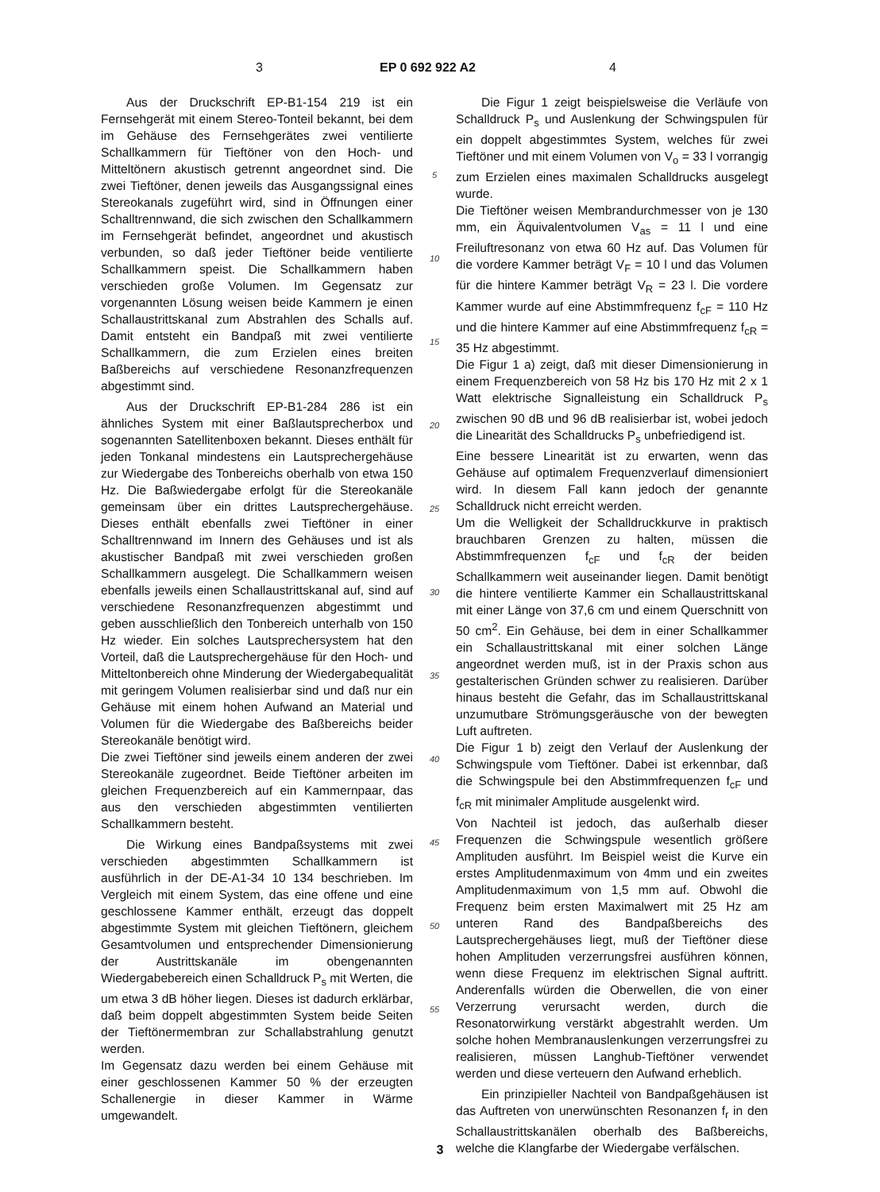3 EP 0 692 922 A2 4
Aus der Druckschrift EP-B1-154 219 ist ein Fernsehgerät mit einem Stereo-Tonteil bekannt, bei dem im Gehäuse des Fernsehgerätes zwei ventilierte Schallkammern für Tieftöner von den Hoch- und Mitteltönern akustisch getrennt angeordnet sind. Die zwei Tieftöner, denen jeweils das Ausgangssignal eines Stereokanals zugeführt wird, sind in Öffnungen einer Schalltrennwand, die sich zwischen den Schallkammern im Fernsehgerät befindet, angeordnet und akustisch verbunden, so daß jeder Tieftöner beide ventilierte Schallkammern speist. Die Schallkammern haben verschieden große Volumen. Im Gegensatz zur vorgenannten Lösung weisen beide Kammern je einen Schallaustrittskanal zum Abstrahlen des Schalls auf. Damit entsteht ein Bandpaß mit zwei ventilierte Schallkammern, die zum Erzielen eines breiten Baßbereichs auf verschiedene Resonanzfrequenzen abgestimmt sind.
Aus der Druckschrift EP-B1-284 286 ist ein ähnliches System mit einer Baßlautsprecherbox und sogenannten Satellitenboxen bekannt. Dieses enthält für jeden Tonkanal mindestens ein Lautsprechergehäuse zur Wiedergabe des Tonbereichs oberhalb von etwa 150 Hz. Die Baßwiedergabe erfolgt für die Stereokanäle gemeinsam über ein drittes Lautsprechergehäuse. Dieses enthält ebenfalls zwei Tieftöner in einer Schalltrennwand im Innern des Gehäuses und ist als akustischer Bandpaß mit zwei verschieden großen Schallkammern ausgelegt. Die Schallkammern weisen ebenfalls jeweils einen Schallaustrittskanal auf, sind auf verschiedene Resonanzfrequenzen abgestimmt und geben ausschließlich den Tonbereich unterhalb von 150 Hz wieder. Ein solches Lautsprechersystem hat den Vorteil, daß die Lautsprechergehäuse für den Hoch- und Mitteltonbereich ohne Minderung der Wiedergabequalität mit geringem Volumen realisierbar sind und daß nur ein Gehäuse mit einem hohen Aufwand an Material und Volumen für die Wiedergabe des Baßbereichs beider Stereokanäle benötigt wird.
Die zwei Tieftöner sind jeweils einem anderen der zwei Stereokanäle zugeordnet. Beide Tieftöner arbeiten im gleichen Frequenzbereich auf ein Kammernpaar, das aus den verschieden abgestimmten ventilierten Schallkammern besteht.
Die Wirkung eines Bandpaßsystems mit zwei verschieden abgestimmten Schallkammern ist ausführlich in der DE-A1-34 10 134 beschrieben. Im Vergleich mit einem System, das eine offene und eine geschlossene Kammer enthält, erzeugt das doppelt abgestimmte System mit gleichen Tieftönern, gleichem Gesamtvolumen und entsprechender Dimensionierung der Austrittskanäle im obengenannten Wiedergabebereich einen Schalldruck P<sub>s</sub> mit Werten, die um etwa 3 dB höher liegen. Dieses ist dadurch erklärbar, daß beim doppelt abgestimmten System beide Seiten der Tieftönermembran zur Schallabstrahlung genutzt werden.
Im Gegensatz dazu werden bei einem Gehäuse mit einer geschlossenen Kammer 50 % der erzeugten Schallenergie in dieser Kammer in Wärme umgewandelt.
5
10
15
20
25
30
35
40
45
50
55
Die Figur 1 zeigt beispielsweise die Verläufe von Schalldruck P<sub>s</sub> und Auslenkung der Schwingspulen für ein doppelt abgestimmtes System, welches für zwei Tieftöner und mit einem Volumen von V<sub>o</sub> = 33 l vorrangig zum Erzielen eines maximalen Schalldrucks ausgelegt wurde.
Die Tieftöner weisen Membrandurchmesser von je 130 mm, ein Äquivalentvolumen V<sub>as</sub> = 11 l und eine Freiluftresonanz von etwa 60 Hz auf. Das Volumen für die vordere Kammer beträgt V<sub>F</sub> = 10 l und das Volumen für die hintere Kammer beträgt V<sub>R</sub> = 23 l. Die vordere Kammer wurde auf eine Abstimmfrequenz f<sub>cF</sub> = 110 Hz und die hintere Kammer auf eine Abstimmfrequenz f<sub>cR</sub> = 35 Hz abgestimmt.
Die Figur 1 a) zeigt, daß mit dieser Dimensionierung in einem Frequenzbereich von 58 Hz bis 170 Hz mit 2 x 1 Watt elektrische Signalleistung ein Schalldruck P<sub>s</sub> zwischen 90 dB und 96 dB realisierbar ist, wobei jedoch die Linearität des Schalldrucks P<sub>s</sub> unbefriedigend ist.
Eine bessere Linearität ist zu erwarten, wenn das Gehäuse auf optimalem Frequenzverlauf dimensioniert wird. In diesem Fall kann jedoch der genannte Schalldruck nicht erreicht werden.
Um die Welligkeit der Schalldruckkurve in praktisch brauchbaren Grenzen zu halten, müssen die Abstimmfrequenzen f<sub>cF</sub> und f<sub>cR</sub> der beiden Schallkammern weit auseinander liegen. Damit benötigt die hintere ventilierte Kammer ein Schallaustrittskanal mit einer Länge von 37,6 cm und einem Querschnitt von 50 cm<sup>2</sup>. Ein Gehäuse, bei dem in einer Schallkammer ein Schallaustrittskanal mit einer solchen Länge angeordnet werden muß, ist in der Praxis schon aus gestalterischen Gründen schwer zu realisieren. Darüber hinaus besteht die Gefahr, das im Schallaustrittskanal unzumutbare Strömungsgeräusche von der bewegten Luft auftreten.
Die Figur 1 b) zeigt den Verlauf der Auslenkung der Schwingspule vom Tieftöner. Dabei ist erkennbar, daß die Schwingspule bei den Abstimmfrequenzen f<sub>cF</sub> und f<sub>cR</sub> mit minimaler Amplitude ausgelenkt wird.
Von Nachteil ist jedoch, das außerhalb dieser Frequenzen die Schwingspule wesentlich größere Amplituden ausführt. Im Beispiel weist die Kurve ein erstes Amplitudenmaximum von 4mm und ein zweites Amplitudenmaximum von 1,5 mm auf. Obwohl die Frequenz beim ersten Maximalwert mit 25 Hz am unteren Rand des Bandpaßbereichs des Lautsprechergehäuses liegt, muß der Tieftöner diese hohen Amplituden verzerrungsfrei ausführen können, wenn diese Frequenz im elektrischen Signal auftritt. Anderenfalls würden die Oberwellen, die von einer Verzerrung verursacht werden, durch die Resonatorwirkung verstärkt abgestrahlt werden. Um solche hohen Membranauslenkungen verzerrungsfrei zu realisieren, müssen Langhub-Tieftöner verwendet werden und diese verteuern den Aufwand erheblich.
Ein prinzipieller Nachteil von Bandpaßgehäusen ist das Auftreten von unerwünschten Resonanzen f<sub>r</sub> in den Schallaustrittskanälen oberhalb des Baßbereichs, welche die Klangfarbe der Wiedergabe verfälschen.
3